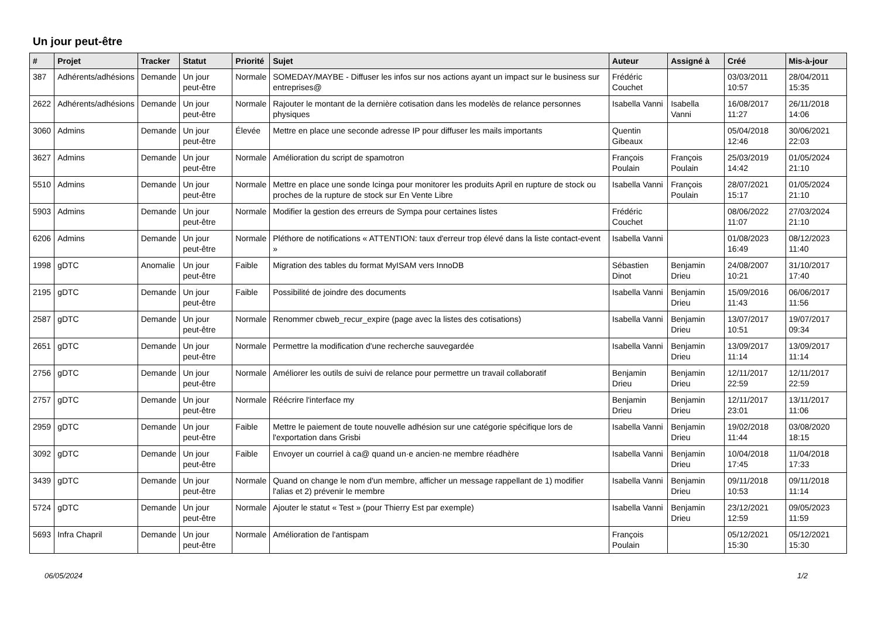Un jour peut-être
| # | Projet | Tracker | Statut | Priorité | Sujet | Auteur | Assigné à | Créé | Mis-à-jour |
| --- | --- | --- | --- | --- | --- | --- | --- | --- | --- |
| 387 | Adhérents/adhésions | Demande | Un jour peut-être | Normale | SOMEDAY/MAYBE - Diffuser les infos sur nos actions ayant un impact sur le business sur entreprises@ | Frédéric Couchet | | 03/03/2011 10:57 | 28/04/2011 15:35 |
| 2622 | Adhérents/adhésions | Demande | Un jour peut-être | Normale | Rajouter le montant de la dernière cotisation dans les modelès de relance personnes physiques | Isabella Vanni | Isabella Vanni | 16/08/2017 11:27 | 26/11/2018 14:06 |
| 3060 | Admins | Demande | Un jour peut-être | Élevée | Mettre en place une seconde adresse IP pour diffuser les mails importants | Quentin Gibeaux | | 05/04/2018 12:46 | 30/06/2021 22:03 |
| 3627 | Admins | Demande | Un jour peut-être | Normale | Amélioration du script de spamotron | François Poulain | François Poulain | 25/03/2019 14:42 | 01/05/2024 21:10 |
| 5510 | Admins | Demande | Un jour peut-être | Normale | Mettre en place une sonde Icinga pour monitorer les produits April en rupture de stock ou proches de la rupture de stock sur En Vente Libre | Isabella Vanni | François Poulain | 28/07/2021 15:17 | 01/05/2024 21:10 |
| 5903 | Admins | Demande | Un jour peut-être | Normale | Modifier la gestion des erreurs de Sympa pour certaines listes | Frédéric Couchet | | 08/06/2022 11:07 | 27/03/2024 21:10 |
| 6206 | Admins | Demande | Un jour peut-être | Normale | Pléthore de notifications « ATTENTION: taux d'erreur trop élevé dans la liste contact-event » | Isabella Vanni | | 01/08/2023 16:49 | 08/12/2023 11:40 |
| 1998 | gDTC | Anomalie | Un jour peut-être | Faible | Migration des tables du format MyISAM vers InnoDB | Sébastien Dinot | Benjamin Drieu | 24/08/2007 10:21 | 31/10/2017 17:40 |
| 2195 | gDTC | Demande | Un jour peut-être | Faible | Possibilité de joindre des documents | Isabella Vanni | Benjamin Drieu | 15/09/2016 11:43 | 06/06/2017 11:56 |
| 2587 | gDTC | Demande | Un jour peut-être | Normale | Renommer cbweb_recur_expire (page avec la listes des cotisations) | Isabella Vanni | Benjamin Drieu | 13/07/2017 10:51 | 19/07/2017 09:34 |
| 2651 | gDTC | Demande | Un jour peut-être | Normale | Permettre la modification d'une recherche sauvegardée | Isabella Vanni | Benjamin Drieu | 13/09/2017 11:14 | 13/09/2017 11:14 |
| 2756 | gDTC | Demande | Un jour peut-être | Normale | Améliorer les outils de suivi de relance pour permettre un travail collaboratif | Benjamin Drieu | Benjamin Drieu | 12/11/2017 22:59 | 12/11/2017 22:59 |
| 2757 | gDTC | Demande | Un jour peut-être | Normale | Réécrire l'interface my | Benjamin Drieu | Benjamin Drieu | 12/11/2017 23:01 | 13/11/2017 11:06 |
| 2959 | gDTC | Demande | Un jour peut-être | Faible | Mettre le paiement de toute nouvelle adhésion sur une catégorie spécifique lors de l'exportation dans Grisbi | Isabella Vanni | Benjamin Drieu | 19/02/2018 11:44 | 03/08/2020 18:15 |
| 3092 | gDTC | Demande | Un jour peut-être | Faible | Envoyer un courriel à ca@ quand un·e ancien·ne membre réadhère | Isabella Vanni | Benjamin Drieu | 10/04/2018 17:45 | 11/04/2018 17:33 |
| 3439 | gDTC | Demande | Un jour peut-être | Normale | Quand on change le nom d'un membre, afficher un message rappellant de 1) modifier l'alias et 2) prévenir le membre | Isabella Vanni | Benjamin Drieu | 09/11/2018 10:53 | 09/11/2018 11:14 |
| 5724 | gDTC | Demande | Un jour peut-être | Normale | Ajouter le statut « Test » (pour Thierry Est par exemple) | Isabella Vanni | Benjamin Drieu | 23/12/2021 12:59 | 09/05/2023 11:59 |
| 5693 | Infra Chapril | Demande | Un jour peut-être | Normale | Amélioration de l'antispam | François Poulain | | 05/12/2021 15:30 | 05/12/2021 15:30 |
06/05/2024 1/2